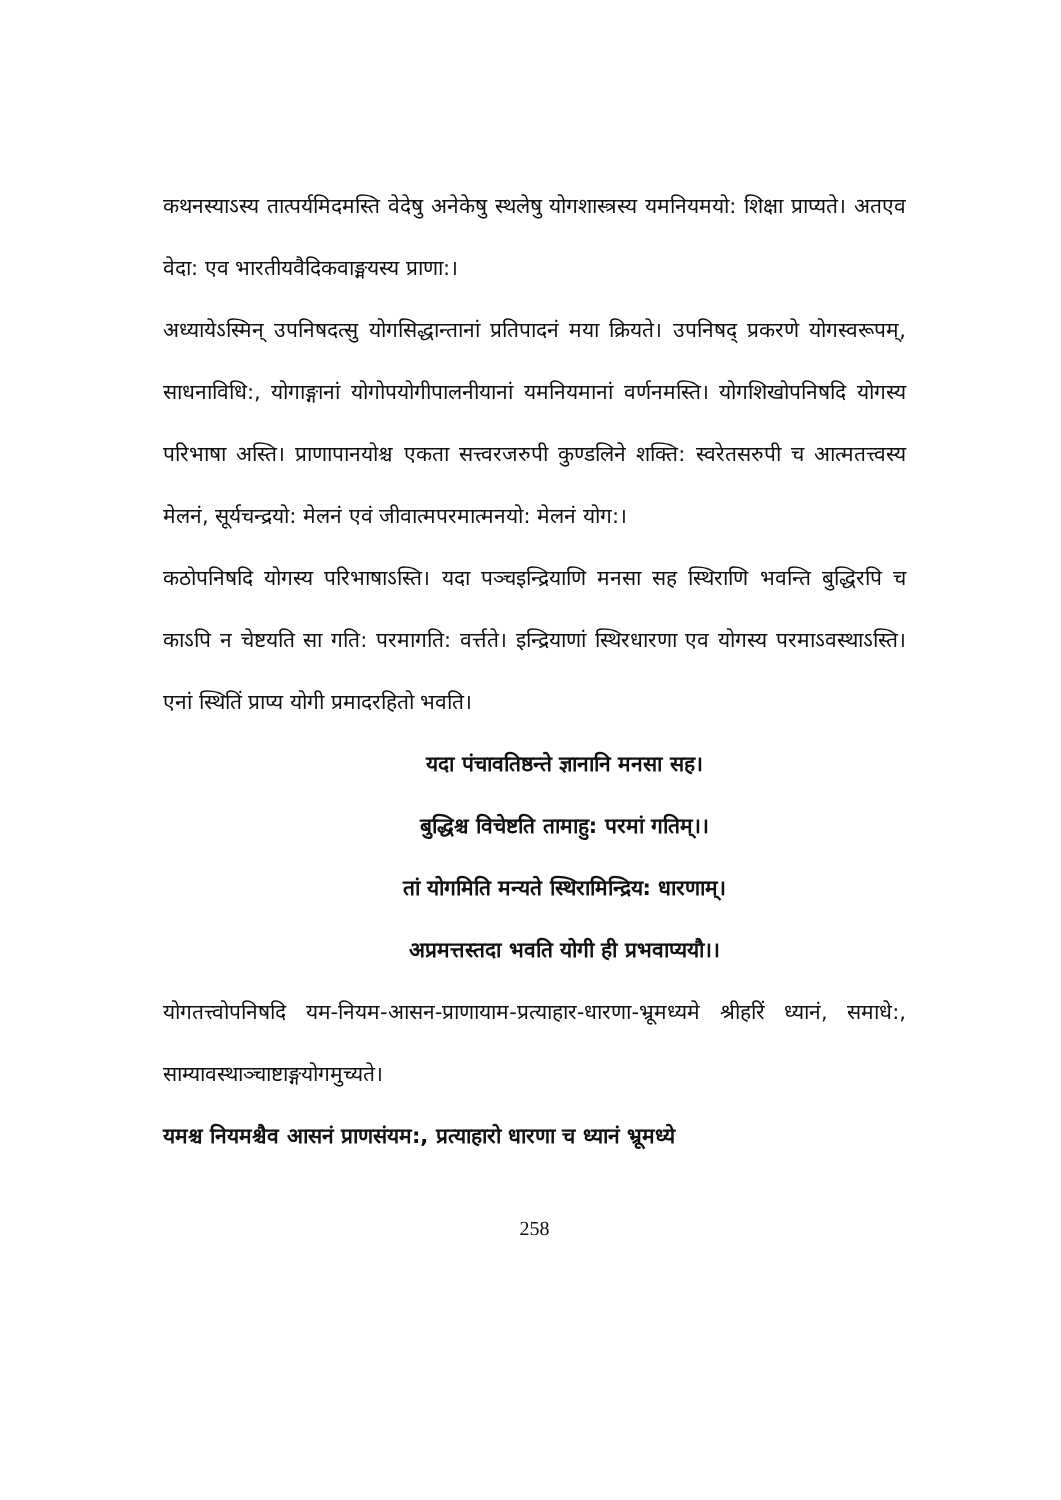कथनस्याऽस्य तात्पर्यमिदमस्ति वेदेषु अनेकेषु स्थलेषु योगशास्त्रस्य यमनियमयो: शिक्षा प्राप्यते। अतएव वेदा: एव भारतीयवैदिकवाङ्मयस्य प्राणा:।
अध्यायेऽस्मिन् उपनिषदत्सु योगसिद्धान्तानां प्रतिपादनं मया क्रियते। उपनिषद् प्रकरणे योगस्वरूपम्, साधनाविधि:, योगाङ्गानां योगोपयोगीपालनीयानां यमनियमानां वर्णनमस्ति। योगशिखोपनिषदि योगस्य परिभाषा अस्ति। प्राणापानयोश्च एकता सत्त्वरजरुपी कुण्डलिने शक्ति: स्वरेतसरुपी च आत्मतत्त्वस्य मेलनं, सूर्यचन्द्रयो: मेलनं एवं जीवात्मपरमात्मनयो: मेलनं योग:।
कठोपनिषदि योगस्य परिभाषाऽस्ति। यदा पञ्चइन्द्रियाणि मनसा सह स्थिराणि भवन्ति बुद्धिरपि च काऽपि न चेष्टयति सा गति: परमागति: वर्त्तते। इन्द्रियाणां स्थिरधारणा एव योगस्य परमाऽवस्थाऽस्ति। एनां स्थितिं प्राप्य योगी प्रमादरहितो भवति।
यदा पंचावतिष्ठन्ते ज्ञानानि मनसा सह।
बुद्धिश्च विचेष्टति तामाहु: परमां गतिम्।।
तां योगमिति मन्यते स्थिरामिन्द्रिय: धारणाम्।
अप्रमत्तस्तदा भवति योगी ही प्रभवाप्ययौ।।
योगतत्त्वोपनिषदि यम-नियम-आसन-प्राणायाम-प्रत्याहार-धारणा-भ्रूमध्यमे श्रीहरिं ध्यानं, समाधे:, साम्यावस्थाञ्चाष्टाङ्गयोगमुच्यते।
यमश्च नियमश्चैव आसनं प्राणसंयम:, प्रत्याहारो धारणा च ध्यानं भ्रूमध्ये
258